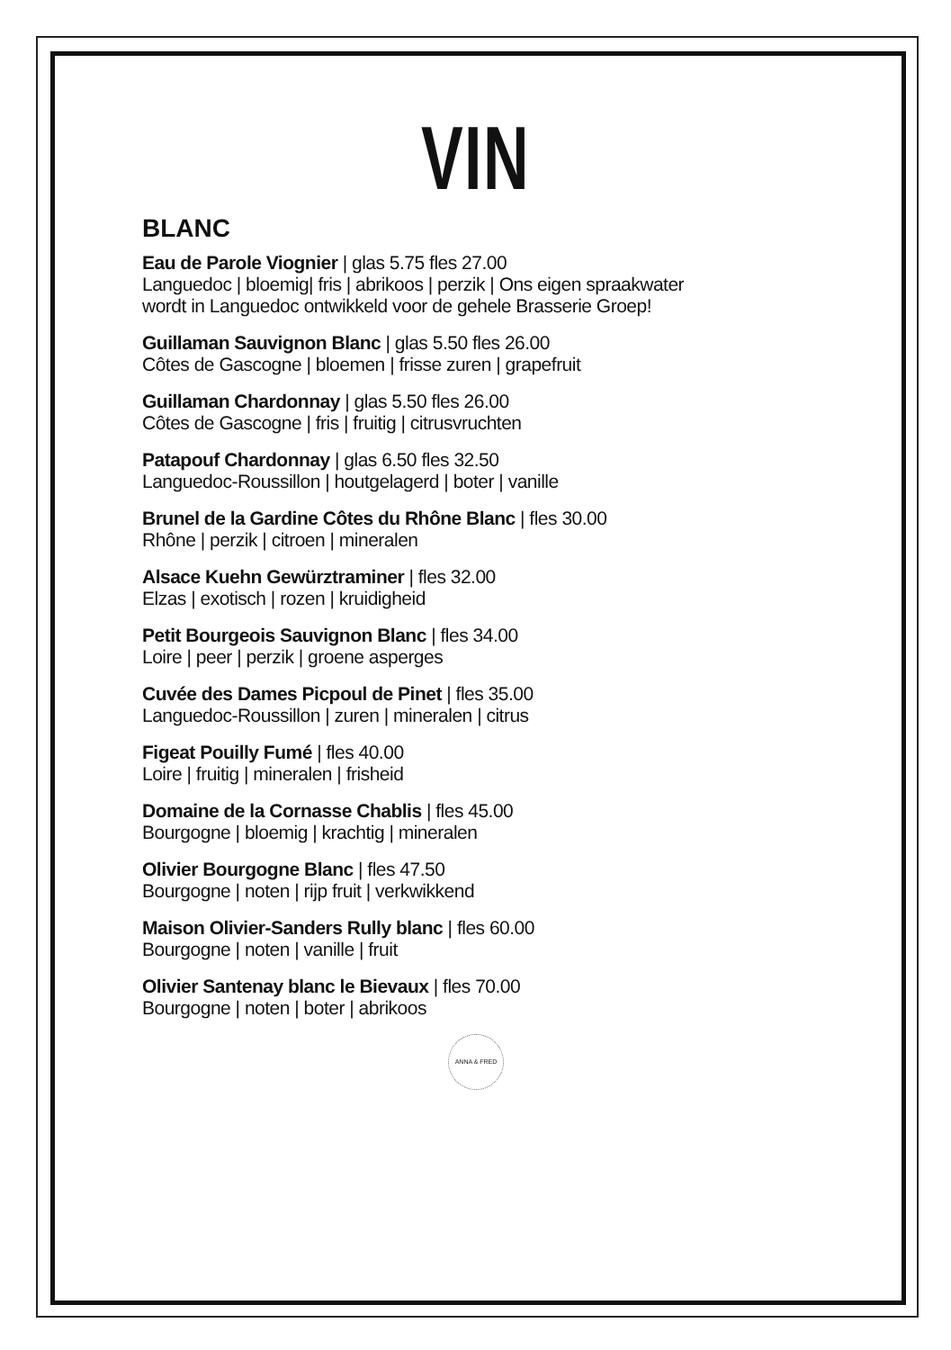VIN
BLANC
Eau de Parole Viognier | glas 5.75 fles 27.00
Languedoc | bloemig| fris | abrikoos | perzik | Ons eigen spraakwater
wordt in Languedoc ontwikkeld voor de gehele Brasserie Groep!
Guillaman Sauvignon Blanc | glas 5.50 fles 26.00
Côtes de Gascogne | bloemen | frisse zuren | grapefruit
Guillaman Chardonnay | glas 5.50 fles 26.00
Côtes de Gascogne | fris | fruitig | citrusvruchten
Patapouf Chardonnay | glas 6.50 fles 32.50
Languedoc-Roussillon | houtgelagerd | boter | vanille
Brunel de la Gardine Côtes du Rhône Blanc | fles 30.00
Rhône | perzik | citroen | mineralen
Alsace Kuehn Gewürztraminer | fles 32.00
Elzas | exotisch | rozen | kruidigheid
Petit Bourgeois Sauvignon Blanc | fles 34.00
Loire | peer | perzik | groene asperges
Cuvée des Dames Picpoul de Pinet | fles 35.00
Languedoc-Roussillon | zuren | mineralen | citrus
Figeat Pouilly Fumé | fles 40.00
Loire | fruitig | mineralen | frisheid
Domaine de la Cornasse Chablis | fles 45.00
Bourgogne | bloemig | krachtig | mineralen
Olivier Bourgogne Blanc | fles 47.50
Bourgogne | noten | rijp fruit | verkwikkend
Maison Olivier-Sanders Rully blanc | fles 60.00
Bourgogne | noten | vanille | fruit
Olivier Santenay blanc le Bievaux | fles 70.00
Bourgogne | noten | boter | abrikoos
ANNA & FRED